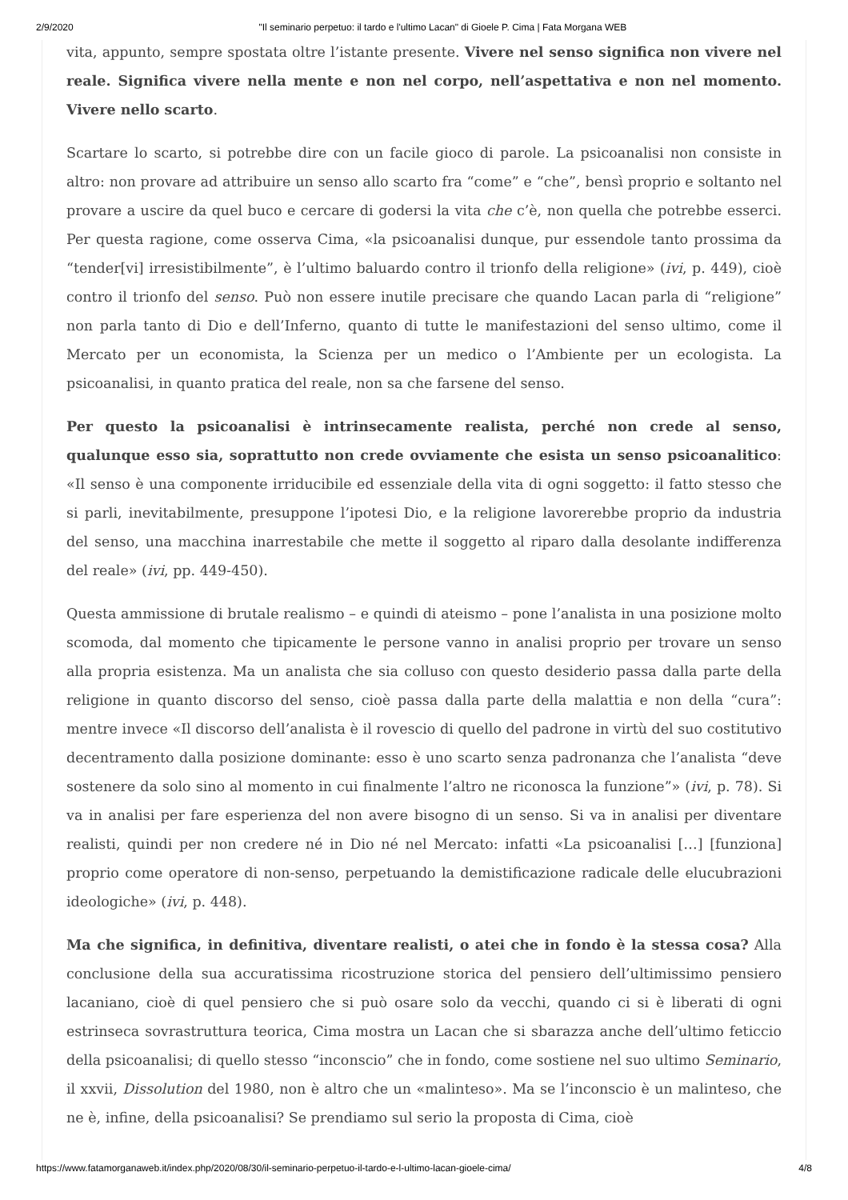2/9/2020 "Il seminario perpetuo: il tardo e l'ultimo Lacan" di Gioele P. Cima | Fata Morgana WEB
vita, appunto, sempre spostata oltre l’istante presente. Vivere nel senso significa non vivere nel reale. Significa vivere nella mente e non nel corpo, nell’aspettativa e non nel momento. Vivere nello scarto.
Scartare lo scarto, si potrebbe dire con un facile gioco di parole. La psicoanalisi non consiste in altro: non provare ad attribuire un senso allo scarto fra “come” e “che”, bensì proprio e soltanto nel provare a uscire da quel buco e cercare di godersi la vita che c’è, non quella che potrebbe esserci. Per questa ragione, come osserva Cima, «la psicoanalisi dunque, pur essendole tanto prossima da “tender[vi] irresistibilmente”, è l’ultimo baluardo contro il trionfo della religione» (ivi, p. 449), cioè contro il trionfo del senso. Può non essere inutile precisare che quando Lacan parla di “religione” non parla tanto di Dio e dell’Inferno, quanto di tutte le manifestazioni del senso ultimo, come il Mercato per un economista, la Scienza per un medico o l’Ambiente per un ecologista. La psicoanalisi, in quanto pratica del reale, non sa che farsene del senso.
Per questo la psicoanalisi è intrinsecamente realista, perché non crede al senso, qualunque esso sia, soprattutto non crede ovviamente che esista un senso psicoanalitico: «Il senso è una componente irriducibile ed essenziale della vita di ogni soggetto: il fatto stesso che si parli, inevitabilmente, presuppone l’ipotesi Dio, e la religione lavorerebbe proprio da industria del senso, una macchina inarrestabile che mette il soggetto al riparo dalla desolante indifferenza del reale» (ivi, pp. 449-450).
Questa ammissione di brutale realismo – e quindi di ateismo – pone l’analista in una posizione molto scomoda, dal momento che tipicamente le persone vanno in analisi proprio per trovare un senso alla propria esistenza. Ma un analista che sia colluso con questo desiderio passa dalla parte della religione in quanto discorso del senso, cioè passa dalla parte della malattia e non della “cura”: mentre invece «Il discorso dell’analista è il rovescio di quello del padrone in virtù del suo costitutivo decentramento dalla posizione dominante: esso è uno scarto senza padronanza che l’analista “deve sostenere da solo sino al momento in cui finalmente l’altro ne riconosca la funzione”» (ivi, p. 78). Si va in analisi per fare esperienza del non avere bisogno di un senso. Si va in analisi per diventare realisti, quindi per non credere né in Dio né nel Mercato: infatti «La psicoanalisi […] [funziona] proprio come operatore di non-senso, perpetuando la demistificazione radicale delle elucubrazioni ideologiche» (ivi, p. 448).
Ma che significa, in definitiva, diventare realisti, o atei che in fondo è la stessa cosa? Alla conclusione della sua accuratissima ricostruzione storica del pensiero dell’ultimissimo pensiero lacaniano, cioè di quel pensiero che si può osare solo da vecchi, quando ci si è liberati di ogni estrinseca sovrastruttura teorica, Cima mostra un Lacan che si sbarazza anche dell’ultimo feticcio della psicoanalisi; di quello stesso “inconscio” che in fondo, come sostiene nel suo ultimo Seminario, il xxvii, Dissolution del 1980, non è altro che un «malinteso». Ma se l’inconscio è un malinteso, che ne è, infine, della psicoanalisi? Se prendiamo sul serio la proposta di Cima, cioè
https://www.fatamorganaweb.it/index.php/2020/08/30/il-seminario-perpetuo-il-tardo-e-l-ultimo-lacan-gioele-cima/ 4/8